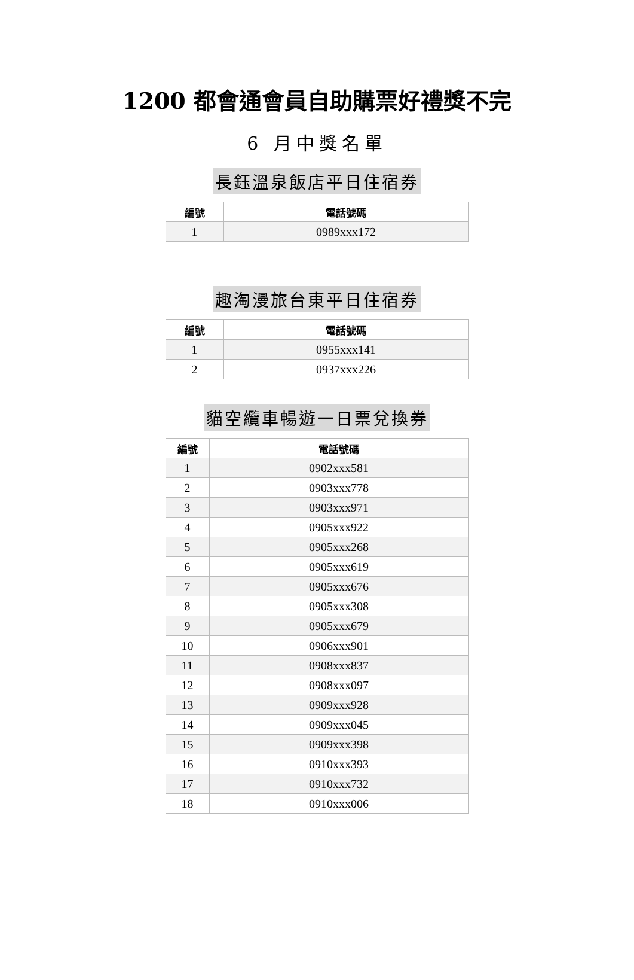1200 都會通會員自助購票好禮獎不完
6 月中獎名單
長鈺溫泉飯店平日住宿券
| 編號 | 電話號碼 |
| --- | --- |
| 1 | 0989xxx172 |
趣淘漫旅台東平日住宿券
| 編號 | 電話號碼 |
| --- | --- |
| 1 | 0955xxx141 |
| 2 | 0937xxx226 |
貓空纜車暢遊一日票兌換券
| 編號 | 電話號碼 |
| --- | --- |
| 1 | 0902xxx581 |
| 2 | 0903xxx778 |
| 3 | 0903xxx971 |
| 4 | 0905xxx922 |
| 5 | 0905xxx268 |
| 6 | 0905xxx619 |
| 7 | 0905xxx676 |
| 8 | 0905xxx308 |
| 9 | 0905xxx679 |
| 10 | 0906xxx901 |
| 11 | 0908xxx837 |
| 12 | 0908xxx097 |
| 13 | 0909xxx928 |
| 14 | 0909xxx045 |
| 15 | 0909xxx398 |
| 16 | 0910xxx393 |
| 17 | 0910xxx732 |
| 18 | 0910xxx006 |